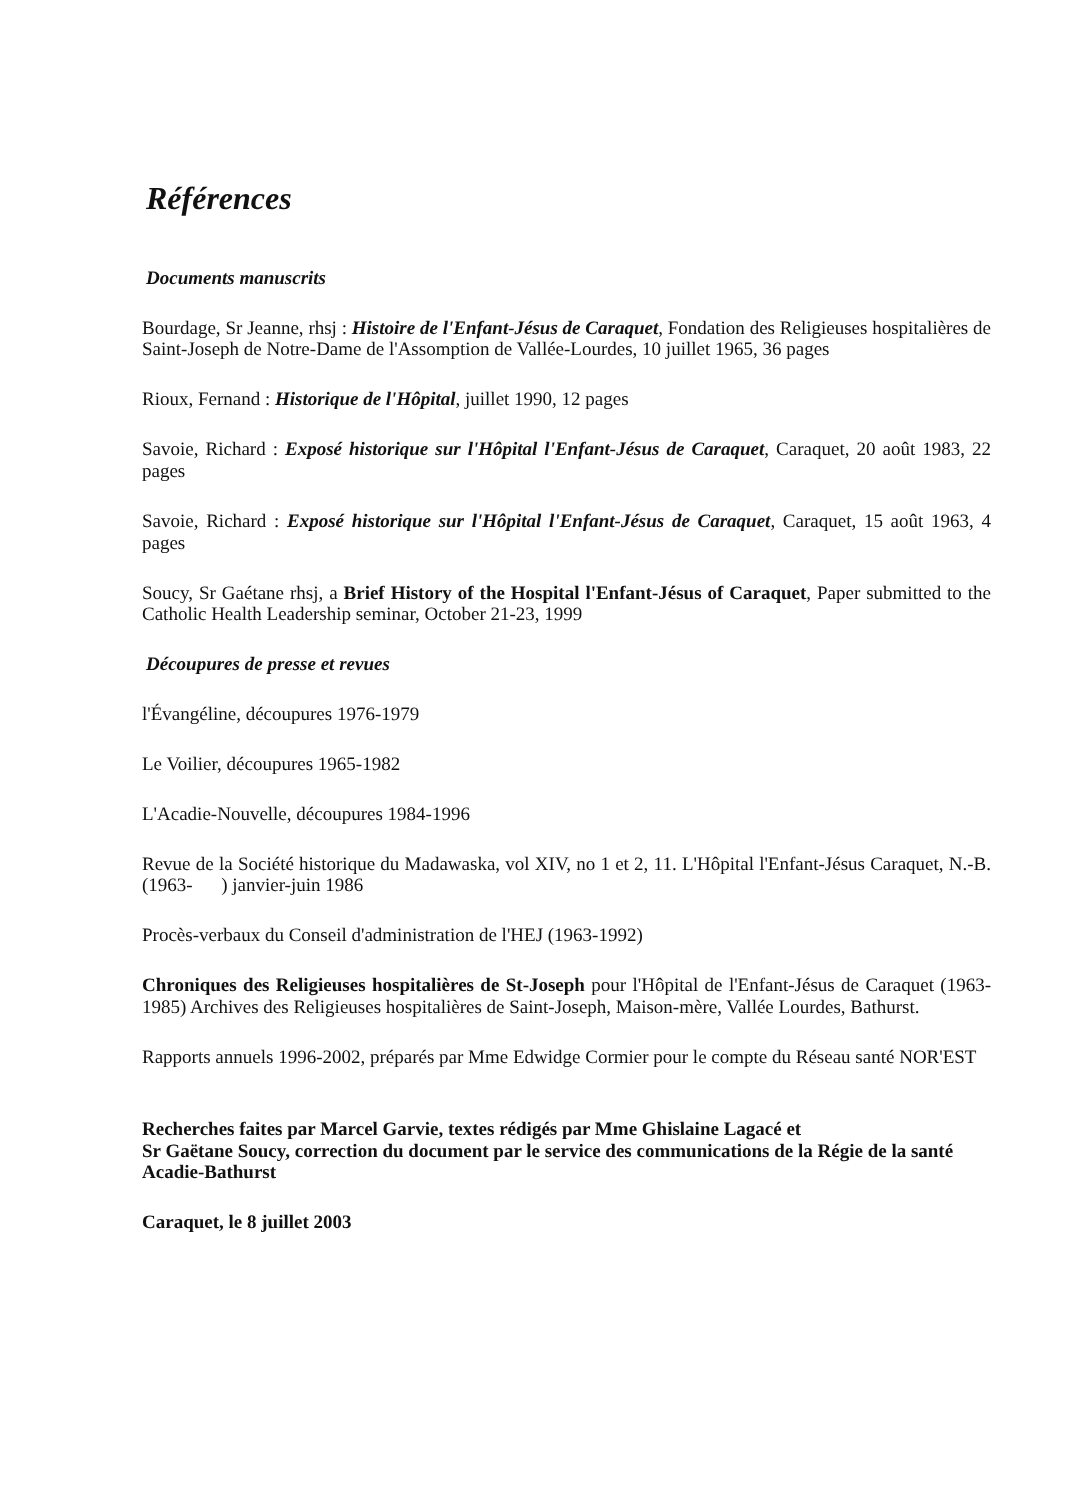Références
Documents manuscrits
Bourdage, Sr Jeanne, rhsj : Histoire de l'Enfant-Jésus de Caraquet, Fondation des Religieuses hospitalières de Saint-Joseph de Notre-Dame de l'Assomption de Vallée-Lourdes, 10 juillet 1965, 36 pages
Rioux, Fernand : Historique de l'Hôpital, juillet 1990, 12 pages
Savoie, Richard : Exposé historique sur l'Hôpital l'Enfant-Jésus de Caraquet, Caraquet, 20 août 1983, 22 pages
Savoie, Richard : Exposé historique sur l'Hôpital l'Enfant-Jésus de Caraquet, Caraquet, 15 août 1963, 4 pages
Soucy, Sr Gaétane rhsj, a Brief History of the Hospital l'Enfant-Jésus of Caraquet, Paper submitted to the Catholic Health Leadership seminar, October 21-23, 1999
Découpures de presse et revues
l'Évangéline, découpures 1976-1979
Le Voilier, découpures 1965-1982
L'Acadie-Nouvelle, découpures 1984-1996
Revue de la Société historique du Madawaska, vol XIV, no 1 et 2, 11. L'Hôpital l'Enfant-Jésus Caraquet, N.-B. (1963- ) janvier-juin 1986
Procès-verbaux du Conseil d'administration de l'HEJ (1963-1992)
Chroniques des Religieuses hospitalières de St-Joseph pour l'Hôpital de l'Enfant-Jésus de Caraquet (1963-1985) Archives des Religieuses hospitalières de Saint-Joseph, Maison-mère, Vallée Lourdes, Bathurst.
Rapports annuels 1996-2002, préparés par Mme Edwidge Cormier pour le compte du Réseau santé NOR'EST
Recherches faites par Marcel Garvie, textes rédigés par Mme Ghislaine Lagacé et
Sr Gaëtane Soucy, correction du document par le service des communications de la Régie de la santé Acadie-Bathurst
Caraquet, le 8 juillet 2003